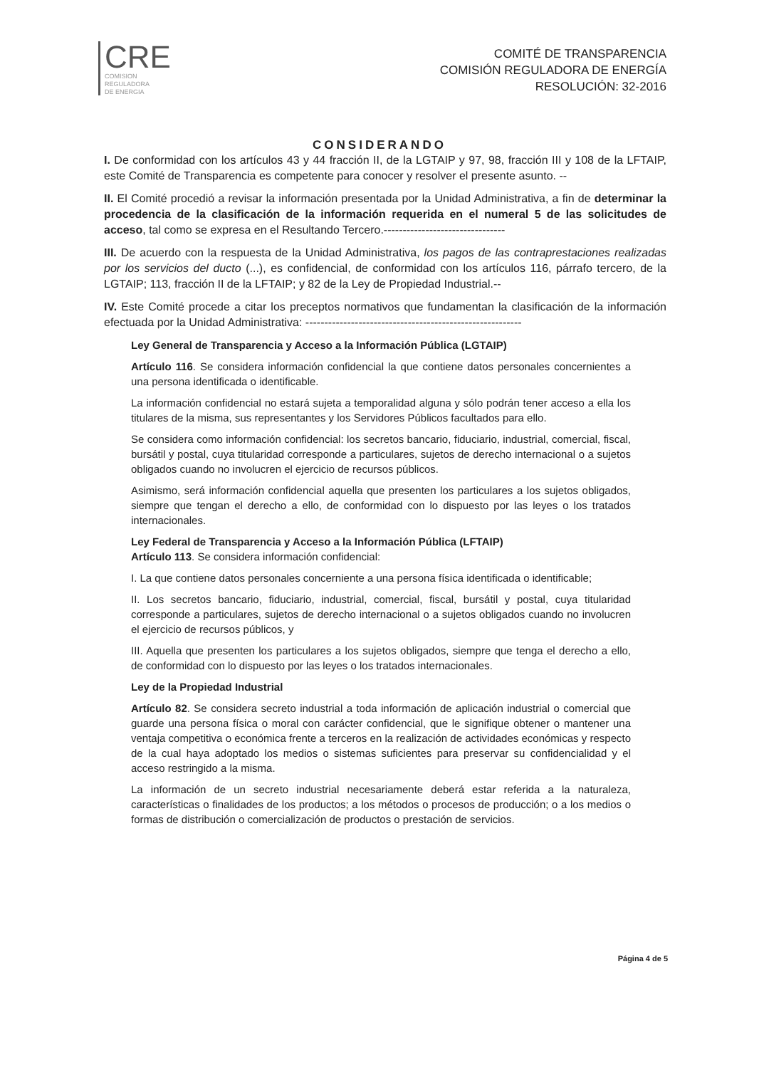CRE
COMISION
REGULADORA
DE ENERGIA
COMITÉ DE TRANSPARENCIA
COMISIÓN REGULADORA DE ENERGÍA
RESOLUCIÓN: 32-2016
CONSIDERANDO
I. De conformidad con los artículos 43 y 44 fracción II, de la LGTAIP y 97, 98, fracción III y 108 de la LFTAIP, este Comité de Transparencia es competente para conocer y resolver el presente asunto. --
II. El Comité procedió a revisar la información presentada por la Unidad Administrativa, a fin de determinar la procedencia de la clasificación de la información requerida en el numeral 5 de las solicitudes de acceso, tal como se expresa en el Resultando Tercero.--------------------------------
III. De acuerdo con la respuesta de la Unidad Administrativa, los pagos de las contraprestaciones realizadas por los servicios del ducto (...), es confidencial, de conformidad con los artículos 116, párrafo tercero, de la LGTAIP; 113, fracción II de la LFTAIP; y 82 de la Ley de Propiedad Industrial.--
IV. Este Comité procede a citar los preceptos normativos que fundamentan la clasificación de la información efectuada por la Unidad Administrativa: ---------------------------------------------------------
Ley General de Transparencia y Acceso a la Información Pública (LGTAIP)
Artículo 116. Se considera información confidencial la que contiene datos personales concernientes a una persona identificada o identificable.
La información confidencial no estará sujeta a temporalidad alguna y sólo podrán tener acceso a ella los titulares de la misma, sus representantes y los Servidores Públicos facultados para ello.
Se considera como información confidencial: los secretos bancario, fiduciario, industrial, comercial, fiscal, bursátil y postal, cuya titularidad corresponde a particulares, sujetos de derecho internacional o a sujetos obligados cuando no involucren el ejercicio de recursos públicos.
Asimismo, será información confidencial aquella que presenten los particulares a los sujetos obligados, siempre que tengan el derecho a ello, de conformidad con lo dispuesto por las leyes o los tratados internacionales.
Ley Federal de Transparencia y Acceso a la Información Pública (LFTAIP)
Artículo 113. Se considera información confidencial:
I. La que contiene datos personales concerniente a una persona física identificada o identificable;
II. Los secretos bancario, fiduciario, industrial, comercial, fiscal, bursátil y postal, cuya titularidad corresponde a particulares, sujetos de derecho internacional o a sujetos obligados cuando no involucren el ejercicio de recursos públicos, y
III. Aquella que presenten los particulares a los sujetos obligados, siempre que tenga el derecho a ello, de conformidad con lo dispuesto por las leyes o los tratados internacionales.
Ley de la Propiedad Industrial
Artículo 82. Se considera secreto industrial a toda información de aplicación industrial o comercial que guarde una persona física o moral con carácter confidencial, que le signifique obtener o mantener una ventaja competitiva o económica frente a terceros en la realización de actividades económicas y respecto de la cual haya adoptado los medios o sistemas suficientes para preservar su confidencialidad y el acceso restringido a la misma.
La información de un secreto industrial necesariamente deberá estar referida a la naturaleza, características o finalidades de los productos; a los métodos o procesos de producción; o a los medios o formas de distribución o comercialización de productos o prestación de servicios.
Página 4 de 5